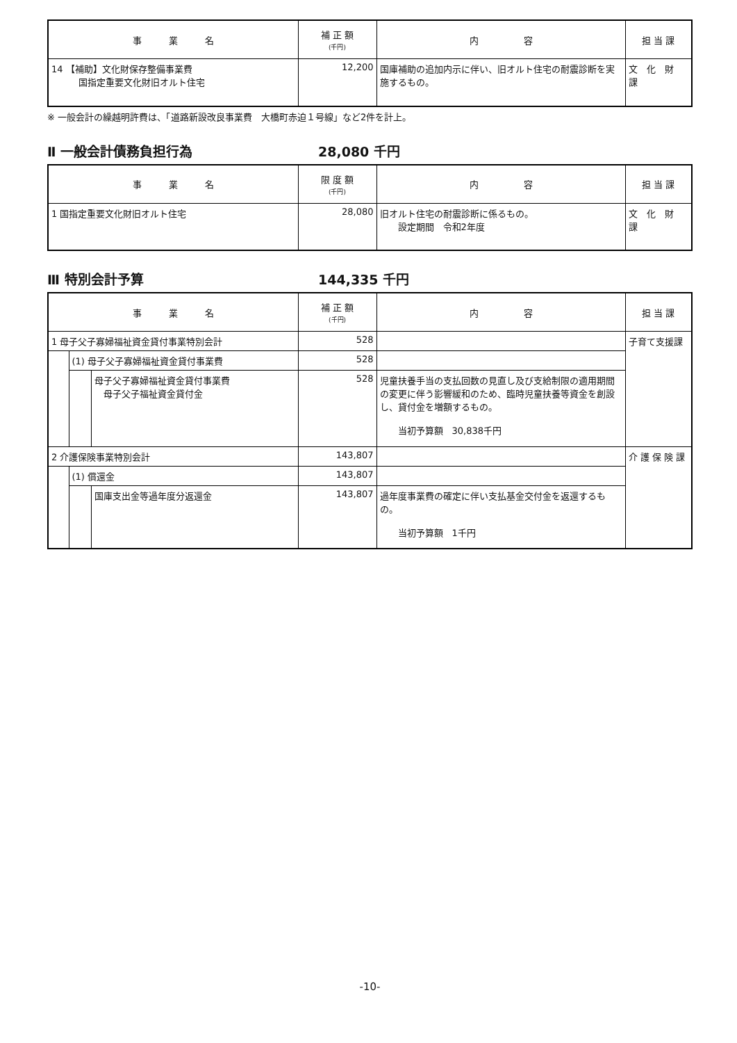| 事 業 名 | 補 正 額 (千円) | 内 容 | 担 当 課 |
| --- | --- | --- | --- |
| 14 【補助】文化財保存整備事業費 国指定重要文化財旧オルト住宅 | 12,200 | 国庫補助の追加内示に伴い、旧オルト住宅の耐震診断を実施するもの。 | 文 化 財 課 |
※ 一般会計の繰越明許費は、「道路新設改良事業費　大橋町赤迫１号線」など2件を計上。
Ⅱ 一般会計債務負担行為 28,080 千円
| 事 業 名 | 限 度 額 (千円) | 内 容 | 担 当 課 |
| --- | --- | --- | --- |
| 1 国指定重要文化財旧オルト住宅 | 28,080 | 旧オルト住宅の耐震診断に係るもの。 設定期間 令和2年度 | 文 化 財 課 |
Ⅲ 特別会計予算 144,335 千円
| 事 業 名 | | | 補 正 額 (千円) | 内 容 | 担 当 課 |
| --- | --- | --- | --- | --- | --- |
| 1 母子父子寡婦福祉資金貸付事業特別会計 | | | 528 | | 子育て支援課 |
| | (1) 母子父子寡婦福祉資金貸付事業費 | | 528 | | |
| | | 母子父子寡婦福祉資金貸付事業費 母子父子福祉資金貸付金 | 528 | 児童扶養手当の支払回数の見直し及び支給制限の適用期間の変更に伴う影響緩和のため、臨時児童扶養等資金を創設し、貸付金を増額するもの。 当初予算額 30,838千円 | |
| 2 介護保険事業特別会計 | | | 143,807 | | 介 護 保 険 課 |
| | (1) 償還金 | | 143,807 | | |
| | | 国庫支出金等過年度分返還金 | 143,807 | 過年度事業費の確定に伴い支払基金交付金を返還するもの。 当初予算額 1千円 | |
-10-